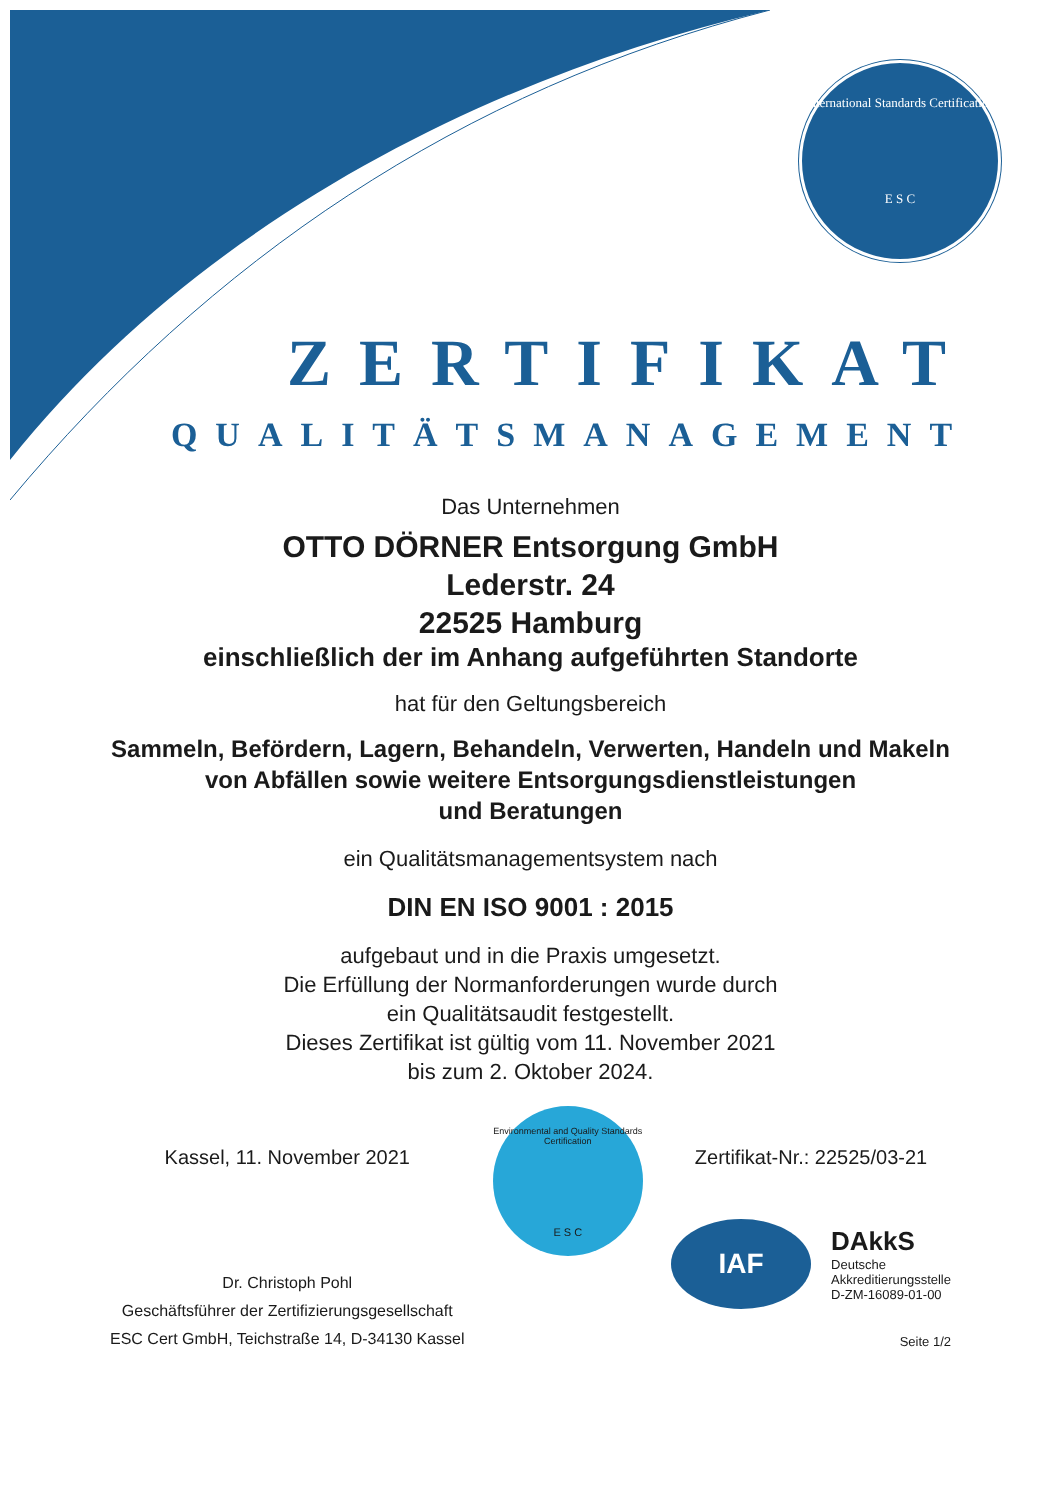International Standards Certification
E S C
ZERTIFIKAT
QUALITÄTSMANAGEMENT
Das Unternehmen
OTTO DÖRNER Entsorgung GmbH
Lederstr. 24
22525 Hamburg
einschließlich der im Anhang aufgeführten Standorte
hat für den Geltungsbereich
Sammeln, Befördern, Lagern, Behandeln, Verwerten, Handeln und Makeln
von Abfällen sowie weitere Entsorgungsdienstleistungen
und Beratungen
ein Qualitätsmanagementsystem nach
DIN EN ISO 9001 : 2015
aufgebaut und in die Praxis umgesetzt.
Die Erfüllung der Normanforderungen wurde durch
ein Qualitätsaudit festgestellt.
Dieses Zertifikat ist gültig vom 11. November 2021
bis zum 2. Oktober 2024.
Kassel, 11. November 2021
Dr. Christoph Pohl
Geschäftsführer der Zertifizierungsgesellschaft
ESC Cert GmbH, Teichstraße 14, D-34130 Kassel
Environmental and Quality Standards Certification
E S C
Zertifikat-Nr.: 22525/03-21
IAF
DAkkS
Deutsche
Akkreditierungsstelle
D-ZM-16089-01-00
Seite 1/2